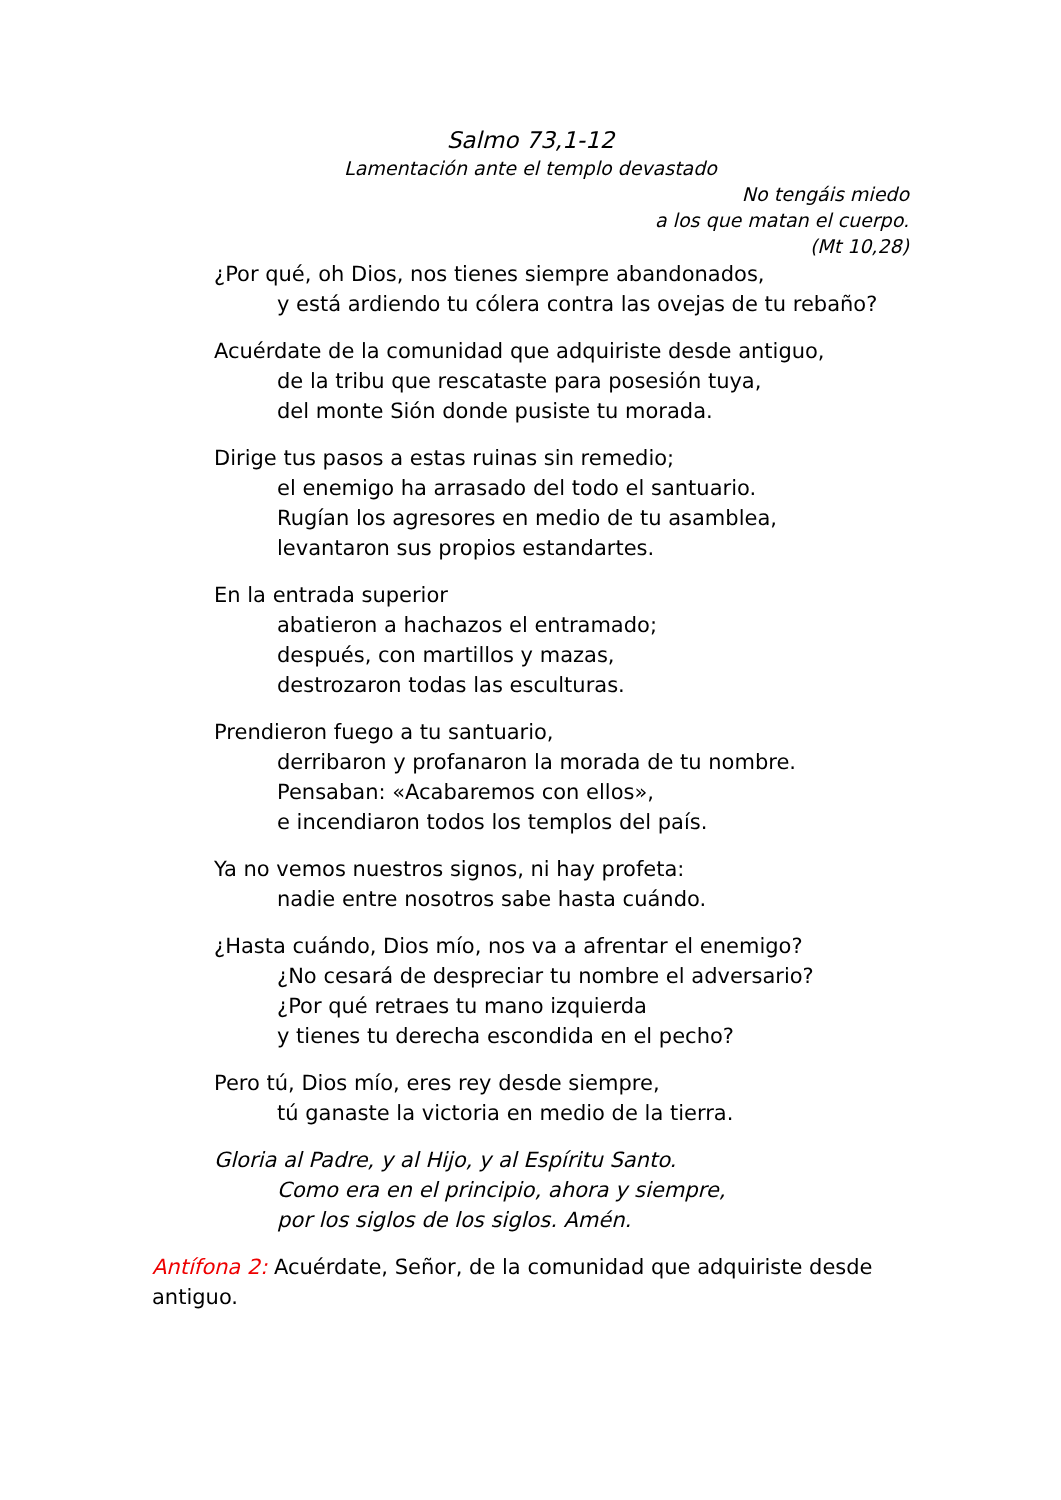Salmo 73,1-12
Lamentación ante el templo devastado
No tengáis miedo
a los que matan el cuerpo.
(Mt 10,28)
¿Por qué, oh Dios, nos tienes siempre abandonados,
y está ardiendo tu cólera contra las ovejas de tu rebaño?
Acuérdate de la comunidad que adquiriste desde antiguo,
de la tribu que rescataste para posesión tuya,
del monte Sión donde pusiste tu morada.
Dirige tus pasos a estas ruinas sin remedio;
el enemigo ha arrasado del todo el santuario.
Rugían los agresores en medio de tu asamblea,
levantaron sus propios estandartes.
En la entrada superior
abatieron a hachazos el entramado;
después, con martillos y mazas,
destrozaron todas las esculturas.
Prendieron fuego a tu santuario,
derribaron y profanaron la morada de tu nombre.
Pensaban: «Acabaremos con ellos»,
e incendiaron todos los templos del país.
Ya no vemos nuestros signos, ni hay profeta:
nadie entre nosotros sabe hasta cuándo.
¿Hasta cuándo, Dios mío, nos va a afrentar el enemigo?
¿No cesará de despreciar tu nombre el adversario?
¿Por qué retraes tu mano izquierda
y tienes tu derecha escondida en el pecho?
Pero tú, Dios mío, eres rey desde siempre,
tú ganaste la victoria en medio de la tierra.
Gloria al Padre, y al Hijo, y al Espíritu Santo.
Como era en el principio, ahora y siempre,
por los siglos de los siglos. Amén.
Antífona 2: Acuérdate, Señor, de la comunidad que adquiriste desde antiguo.